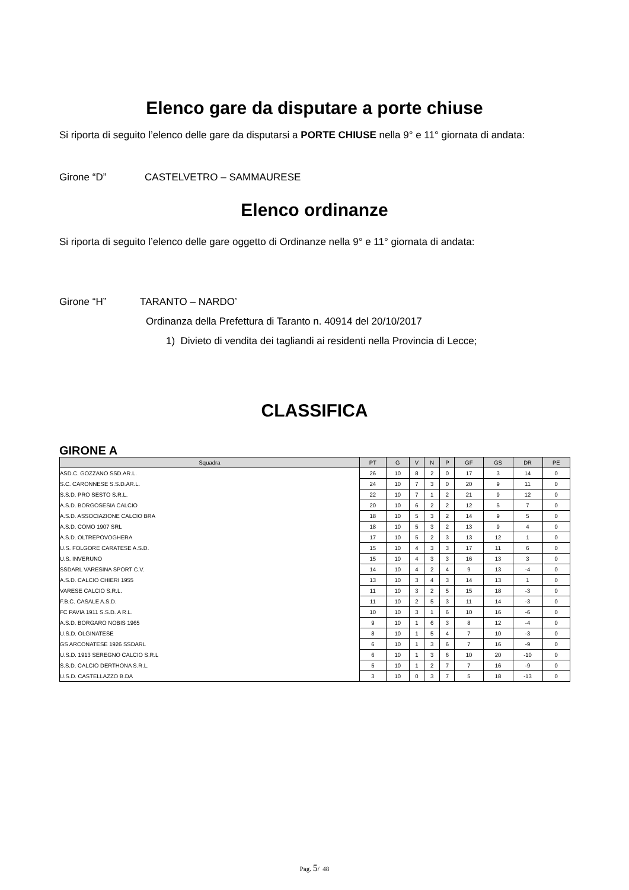Elenco gare da disputare a porte chiuse
Si riporta di seguito l’elenco delle gare da disputarsi a PORTE CHIUSE nella 9° e 11° giornata di andata:
Girone “D” CASTELVETRO – SAMMAURESE
Elenco ordinanze
Si riporta di seguito l’elenco delle gare oggetto di Ordinanze nella 9° e 11° giornata di andata:
Girone “H” TARANTO – NARDO’
Ordinanza della Prefettura di Taranto n. 40914 del 20/10/2017
1) Divieto di vendita dei tagliandi ai residenti nella Provincia di Lecce;
CLASSIFICA
GIRONE A
| Squadra | PT | G | V | N | P | GF | GS | DR | PE |
| --- | --- | --- | --- | --- | --- | --- | --- | --- | --- |
| ASD.C. GOZZANO SSD.AR.L. | 26 | 10 | 8 | 2 | 0 | 17 | 3 | 14 | 0 |
| S.C. CARONNESE S.S.D.AR.L. | 24 | 10 | 7 | 3 | 0 | 20 | 9 | 11 | 0 |
| S.S.D. PRO SESTO S.R.L. | 22 | 10 | 7 | 1 | 2 | 21 | 9 | 12 | 0 |
| A.S.D. BORGOSESIA CALCIO | 20 | 10 | 6 | 2 | 2 | 12 | 5 | 7 | 0 |
| A.S.D. ASSOCIAZIONE CALCIO BRA | 18 | 10 | 5 | 3 | 2 | 14 | 9 | 5 | 0 |
| A.S.D. COMO 1907 SRL | 18 | 10 | 5 | 3 | 2 | 13 | 9 | 4 | 0 |
| A.S.D. OLTREPOVOGHERA | 17 | 10 | 5 | 2 | 3 | 13 | 12 | 1 | 0 |
| U.S. FOLGORE CARATESE A.S.D. | 15 | 10 | 4 | 3 | 3 | 17 | 11 | 6 | 0 |
| U.S. INVERUNO | 15 | 10 | 4 | 3 | 3 | 16 | 13 | 3 | 0 |
| SSDARL VARESINA SPORT C.V. | 14 | 10 | 4 | 2 | 4 | 9 | 13 | -4 | 0 |
| A.S.D. CALCIO CHIERI 1955 | 13 | 10 | 3 | 4 | 3 | 14 | 13 | 1 | 0 |
| VARESE CALCIO S.R.L. | 11 | 10 | 3 | 2 | 5 | 15 | 18 | -3 | 0 |
| F.B.C. CASALE A.S.D. | 11 | 10 | 2 | 5 | 3 | 11 | 14 | -3 | 0 |
| FC PAVIA 1911 S.S.D. A R.L. | 10 | 10 | 3 | 1 | 6 | 10 | 16 | -6 | 0 |
| A.S.D. BORGARO NOBIS 1965 | 9 | 10 | 1 | 6 | 3 | 8 | 12 | -4 | 0 |
| U.S.D. OLGINATESE | 8 | 10 | 1 | 5 | 4 | 7 | 10 | -3 | 0 |
| GS ARCONATESE 1926 SSDARL | 6 | 10 | 1 | 3 | 6 | 7 | 16 | -9 | 0 |
| U.S.D. 1913 SEREGNO CALCIO S.R.L | 6 | 10 | 1 | 3 | 6 | 10 | 20 | -10 | 0 |
| S.S.D. CALCIO DERTHONA S.R.L. | 5 | 10 | 1 | 2 | 7 | 7 | 16 | -9 | 0 |
| U.S.D. CASTELLAZZO B.DA | 3 | 10 | 0 | 3 | 7 | 5 | 18 | -13 | 0 |
Pag. 5/ 48